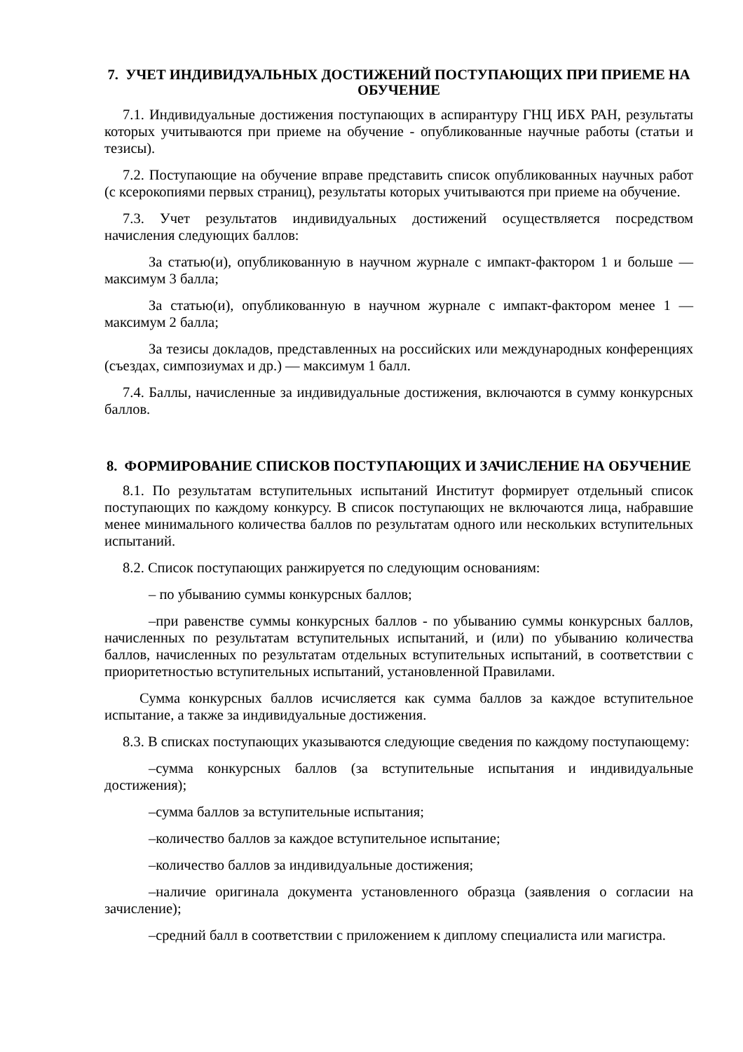7. УЧЕТ ИНДИВИДУАЛЬНЫХ ДОСТИЖЕНИЙ ПОСТУПАЮЩИХ ПРИ ПРИЕМЕ НА ОБУЧЕНИЕ
7.1. Индивидуальные достижения поступающих в аспирантуру ГНЦ ИБХ РАН, результаты которых учитываются при приеме на обучение - опубликованные научные работы (статьи и тезисы).
7.2. Поступающие на обучение вправе представить список опубликованных научных работ (с ксерокопиями первых страниц), результаты которых учитываются при приеме на обучение.
7.3. Учет результатов индивидуальных достижений осуществляется посредством начисления следующих баллов:
За статью(и), опубликованную в научном журнале с импакт-фактором 1 и больше — максимум 3 балла;
За статью(и), опубликованную в научном журнале с импакт-фактором менее 1 — максимум 2 балла;
За тезисы докладов, представленных на российских или международных конференциях (съездах, симпозиумах и др.) — максимум 1 балл.
7.4. Баллы, начисленные за индивидуальные достижения, включаются в сумму конкурсных баллов.
8. ФОРМИРОВАНИЕ СПИСКОВ ПОСТУПАЮЩИХ И ЗАЧИСЛЕНИЕ НА ОБУЧЕНИЕ
8.1. По результатам вступительных испытаний Институт формирует отдельный список поступающих по каждому конкурсу. В список поступающих не включаются лица, набравшие менее минимального количества баллов по результатам одного или нескольких вступительных испытаний.
8.2. Список поступающих ранжируется по следующим основаниям:
– по убыванию суммы конкурсных баллов;
–при равенстве суммы конкурсных баллов - по убыванию суммы конкурсных баллов, начисленных по результатам вступительных испытаний, и (или) по убыванию количества баллов, начисленных по результатам отдельных вступительных испытаний, в соответствии с приоритетностью вступительных испытаний, установленной Правилами.
Сумма конкурсных баллов исчисляется как сумма баллов за каждое вступительное испытание, а также за индивидуальные достижения.
8.3. В списках поступающих указываются следующие сведения по каждому поступающему:
–сумма конкурсных баллов (за вступительные испытания и индивидуальные достижения);
–сумма баллов за вступительные испытания;
–количество баллов за каждое вступительное испытание;
–количество баллов за индивидуальные достижения;
–наличие оригинала документа установленного образца (заявления о согласии на зачисление);
–средний балл в соответствии с приложением к диплому специалиста или магистра.